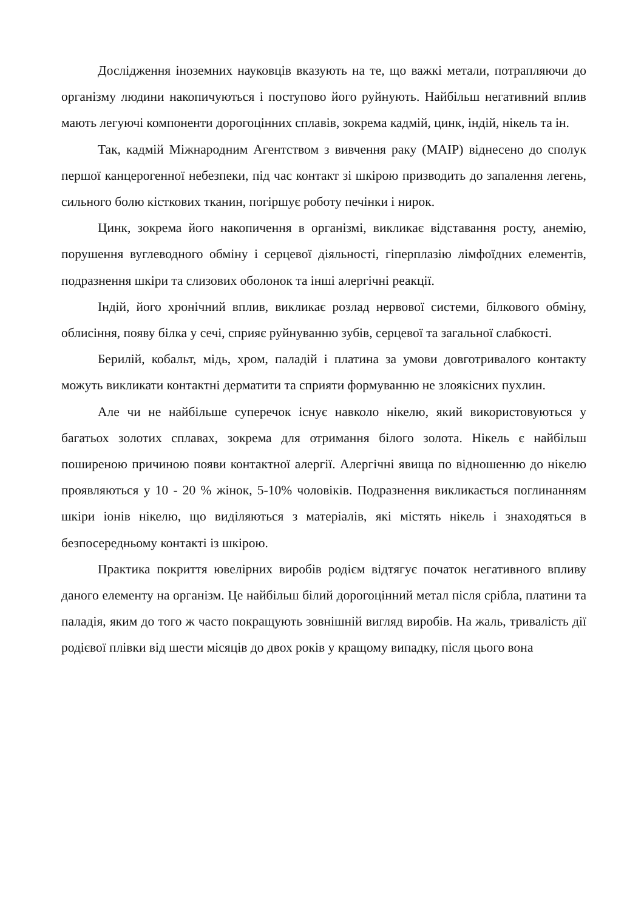Дослідження іноземних науковців вказують на те, що важкі метали, потрапляючи до організму людини накопичуються і поступово його руйнують. Найбільш негативний вплив мають легуючі компоненти дорогоцінних сплавів, зокрема кадмій, цинк, індій, нікель та ін.
Так, кадмій Міжнародним Агентством з вивчення раку (МАІР) віднесено до сполук першої канцерогенної небезпеки, під час контакт зі шкірою призводить до запалення легень, сильного болю кісткових тканин, погіршує роботу печінки і нирок.
Цинк, зокрема його накопичення в організмі, викликає відставання росту, анемію, порушення вуглеводного обміну і серцевої діяльності, гіперплазію лімфоїдних елементів, подразнення шкіри та слизових оболонок та інші алергічні реакції.
Індій, його хронічний вплив, викликає розлад нервової системи, білкового обміну, облисіння, появу білка у сечі, сприяє руйнуванню зубів, серцевої та загальної слабкості.
Берилій, кобальт, мідь, хром, паладій і платина за умови довготривалого контакту можуть викликати контактні дерматити та сприяти формуванню не злоякісних пухлин.
Але чи не найбільше суперечок існує навколо нікелю, який використовуються у багатьох золотих сплавах, зокрема для отримання білого золота. Нікель є найбільш поширеною причиною появи контактної алергії. Алергічні явища по відношенню до нікелю проявляються у 10 - 20 % жінок, 5-10% чоловіків. Подразнення викликається поглинанням шкіри іонів нікелю, що виділяються з матеріалів, які містять нікель і знаходяться в безпосередньому контакті із шкірою.
Практика покриття ювелірних виробів родієм відтягує початок негативного впливу даного елементу на організм. Це найбільш білий дорогоцінний метал після срібла, платини та паладія, яким до того ж часто покращують зовнішній вигляд виробів. На жаль, тривалість дії родієвої плівки від шести місяців до двох років у кращому випадку, після цього вона